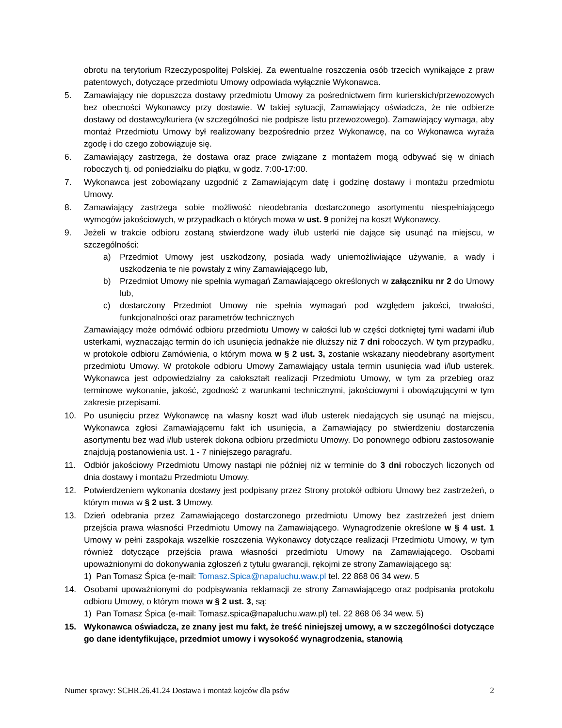obrotu na terytorium Rzeczypospolitej Polskiej. Za ewentualne roszczenia osób trzecich wynikające z praw patentowych, dotyczące przedmiotu Umowy odpowiada wyłącznie Wykonawca.
5. Zamawiający nie dopuszcza dostawy przedmiotu Umowy za pośrednictwem firm kurierskich/przewozowych bez obecności Wykonawcy przy dostawie. W takiej sytuacji, Zamawiający oświadcza, że nie odbierze dostawy od dostawcy/kuriera (w szczególności nie podpisze listu przewozowego). Zamawiający wymaga, aby montaż Przedmiotu Umowy był realizowany bezpośrednio przez Wykonawcę, na co Wykonawca wyraża zgodę i do czego zobowiązuje się.
6. Zamawiający zastrzega, że dostawa oraz prace związane z montażem mogą odbywać się w dniach roboczych tj. od poniedziałku do piątku, w godz. 7:00-17:00.
7. Wykonawca jest zobowiązany uzgodnić z Zamawiającym datę i godzinę dostawy i montażu przedmiotu Umowy.
8. Zamawiający zastrzega sobie możliwość nieodebrania dostarczonego asortymentu niespełniającego wymogów jakościowych, w przypadkach o których mowa w ust. 9 poniżej na koszt Wykonawcy.
9. Jeżeli w trakcie odbioru zostaną stwierdzone wady i/lub usterki nie dające się usunąć na miejscu, w szczególności:
a) Przedmiot Umowy jest uszkodzony, posiada wady uniemożliwiające używanie, a wady i uszkodzenia te nie powstały z winy Zamawiającego lub,
b) Przedmiot Umowy nie spełnia wymagań Zamawiającego określonych w załączniku nr 2 do Umowy lub,
c) dostarczony Przedmiot Umowy nie spełnia wymagań pod względem jakości, trwałości, funkcjonalności oraz parametrów technicznych
Zamawiający może odmówić odbioru przedmiotu Umowy w całości lub w części dotkniętej tymi wadami i/lub usterkami, wyznaczając termin do ich usunięcia jednakże nie dłuższy niż 7 dni roboczych. W tym przypadku, w protokole odbioru Zamówienia, o którym mowa w § 2 ust. 3, zostanie wskazany nieodebrany asortyment przedmiotu Umowy. W protokole odbioru Umowy Zamawiający ustala termin usunięcia wad i/lub usterek. Wykonawca jest odpowiedzialny za całokształt realizacji Przedmiotu Umowy, w tym za przebieg oraz terminowe wykonanie, jakość, zgodność z warunkami technicznymi, jakościowymi i obowiązującymi w tym zakresie przepisami.
10. Po usunięciu przez Wykonawcę na własny koszt wad i/lub usterek niedających się usunąć na miejscu, Wykonawca zgłosi Zamawiającemu fakt ich usunięcia, a Zamawiający po stwierdzeniu dostarczenia asortymentu bez wad i/lub usterek dokona odbioru przedmiotu Umowy. Do ponownego odbioru zastosowanie znajdują postanowienia ust. 1 - 7 niniejszego paragrafu.
11. Odbiór jakościowy Przedmiotu Umowy nastąpi nie później niż w terminie do 3 dni roboczych liczonych od dnia dostawy i montażu Przedmiotu Umowy.
12. Potwierdzeniem wykonania dostawy jest podpisany przez Strony protokół odbioru Umowy bez zastrzeżeń, o którym mowa w § 2 ust. 3 Umowy.
13. Dzień odebrania przez Zamawiającego dostarczonego przedmiotu Umowy bez zastrzeżeń jest dniem przejścia prawa własności Przedmiotu Umowy na Zamawiającego. Wynagrodzenie określone w § 4 ust. 1 Umowy w pełni zaspokaja wszelkie roszczenia Wykonawcy dotyczące realizacji Przedmiotu Umowy, w tym również dotyczące przejścia prawa własności przedmiotu Umowy na Zamawiającego. Osobami upoważnionymi do dokonywania zgłoszeń z tytułu gwarancji, rękojmi ze strony Zamawiającego są:
1) Pan Tomasz Śpica (e-mail: Tomasz.Spica@napaluchu.waw.pl tel. 22 868 06 34 wew. 5
14. Osobami upoważnionymi do podpisywania reklamacji ze strony Zamawiającego oraz podpisania protokołu odbioru Umowy, o którym mowa w § 2 ust. 3, są:
1) Pan Tomasz Śpica (e-mail: Tomasz.spica@napaluchu.waw.pl) tel. 22 868 06 34 wew. 5)
15. Wykonawca oświadcza, ze znany jest mu fakt, że treść niniejszej umowy, a w szczególności dotyczące go dane identyfikujące, przedmiot umowy i wysokość wynagrodzenia, stanowią
Numer sprawy: SCHR.26.41.24 Dostawa i montaż kojców dla psów 2